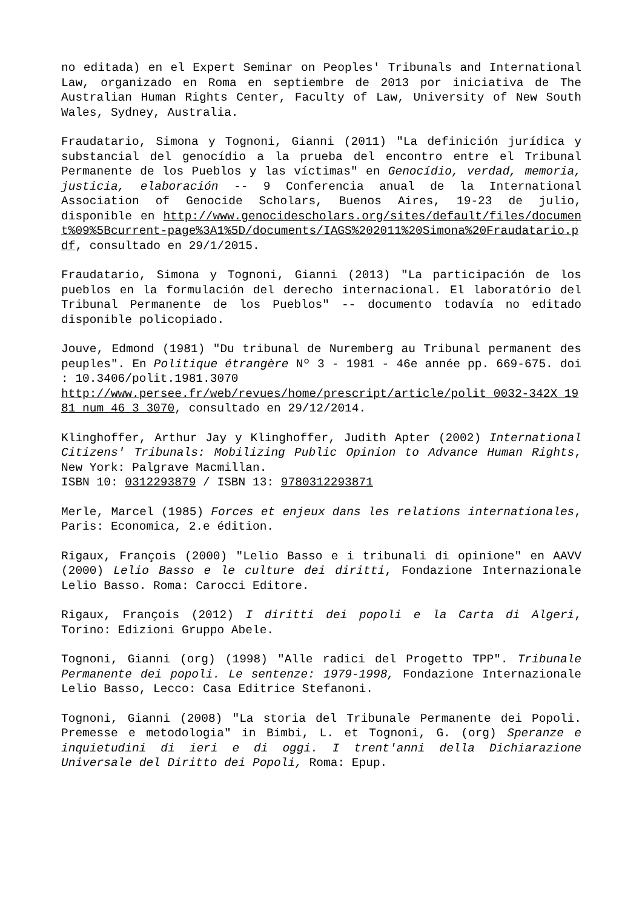no editada) en el Expert Seminar on Peoples' Tribunals and International Law, organizado en Roma en septiembre de 2013 por iniciativa de The Australian Human Rights Center, Faculty of Law, University of New South Wales, Sydney, Australia.
Fraudatario, Simona y Tognoni, Gianni (2011) "La definición jurídica y substancial del genocídio a la prueba del encontro entre el Tribunal Permanente de los Pueblos y las víctimas" en Genocídio, verdad, memoria, justicia, elaboración -- 9 Conferencia anual de la International Association of Genocide Scholars, Buenos Aires, 19-23 de julio, disponible en http://www.genocidescholars.org/sites/default/files/document%09%5Bcurrent-page%3A1%5D/documents/IAGS%202011%20Simona%20Fraudatario.pdf, consultado en 29/1/2015.
Fraudatario, Simona y Tognoni, Gianni (2013) "La participación de los pueblos en la formulación del derecho internacional. El laboratório del Tribunal Permanente de los Pueblos" -- documento todavía no editado disponible policopiado.
Jouve, Edmond (1981) "Du tribunal de Nuremberg au Tribunal permanent des peuples". En Politique étrangère Nº 3 - 1981 - 46e année pp. 669-675. doi : 10.3406/polit.1981.3070
http://www.persee.fr/web/revues/home/prescript/article/polit_0032-342X_1981_num_46_3_3070, consultado en 29/12/2014.
Klinghoffer, Arthur Jay y Klinghoffer, Judith Apter (2002) International Citizens' Tribunals: Mobilizing Public Opinion to Advance Human Rights, New York: Palgrave Macmillan.
ISBN 10: 0312293879 / ISBN 13: 9780312293871
Merle, Marcel (1985) Forces et enjeux dans les relations internationales, Paris: Economica, 2.e édition.
Rigaux, François (2000) "Lelio Basso e i tribunali di opinione" en AAVV (2000) Lelio Basso e le culture dei diritti, Fondazione Internazionale Lelio Basso. Roma: Carocci Editore.
Rigaux, François (2012) I diritti dei popoli e la Carta di Algeri, Torino: Edizioni Gruppo Abele.
Tognoni, Gianni (org) (1998) "Alle radici del Progetto TPP". Tribunale Permanente dei popoli. Le sentenze: 1979-1998, Fondazione Internazionale Lelio Basso, Lecco: Casa Editrice Stefanoni.
Tognoni, Gianni (2008) "La storia del Tribunale Permanente dei Popoli. Premesse e metodologia" in Bimbi, L. et Tognoni, G. (org) Speranze e inquietudini di ieri e di oggi. I trent'anni della Dichiarazione Universale del Diritto dei Popoli, Roma: Epup.